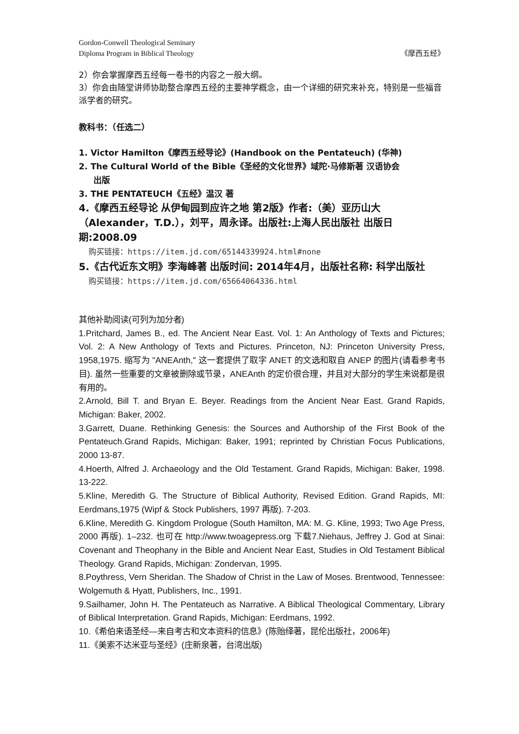Gordon-Conwell Theological Seminary
Diploma Program in Biblical Theology 《摩西五经》
2）你会掌握摩西五经每一卷书的内容之一般大纲。
3）你会由随堂讲师协助整合摩西五经的主要神学概念，由一个详细的研究来补充，特别是一些福音派学者的研究。
教科书：（任选二）
1. Victor Hamilton《摩西五经导论》(Handbook on the Pentateuch) (华神)
2. The Cultural World of the Bible《圣经的文化世界》域陀·马修斯著 汉语协会
出版
3. THE PENTATEUCH《五经》温汉 著
4.《摩西五经导论 从伊甸园到应许之地 第2版》作者:（美）亚历山大（Alexander，T.D.），刘平，周永译。出版社:上海人民出版社 出版日期:2008.09
购买链接：https://item.jd.com/65144339924.html#none
5.《古代近东文明》李海峰著 出版时间: 2014年4月，出版社名称: 科学出版社
购买链接：https://item.jd.com/65664064336.html
其他补助阅读(可列为加分者)
1.Pritchard, James B., ed. The Ancient Near East. Vol. 1: An Anthology of Texts and Pictures; Vol. 2: A New Anthology of Texts and Pictures. Princeton, NJ: Princeton University Press, 1958,1975. 缩写为 "ANEAnth," 这一套提供了取字 ANET 的文选和取自 ANEP 的图片(请看参考书目). 虽然一些重要的文章被删除或节录，ANEAnth 的定价很合理，并且对大部分的学生来说都是很有用的。
2.Arnold, Bill T. and Bryan E. Beyer. Readings from the Ancient Near East. Grand Rapids, Michigan: Baker, 2002.
3.Garrett, Duane. Rethinking Genesis: the Sources and Authorship of the First Book of the Pentateuch.Grand Rapids, Michigan: Baker, 1991; reprinted by Christian Focus Publications, 2000 13-87.
4.Hoerth, Alfred J. Archaeology and the Old Testament. Grand Rapids, Michigan: Baker, 1998. 13-222.
5.Kline, Meredith G. The Structure of Biblical Authority, Revised Edition. Grand Rapids, MI: Eerdmans,1975 (Wipf & Stock Publishers, 1997 再版). 7-203.
6.Kline, Meredith G. Kingdom Prologue (South Hamilton, MA: M. G. Kline, 1993; Two Age Press, 2000 再版). 1–232. 也可在 http://www.twoagepress.org 下载7.Niehaus, Jeffrey J. God at Sinai: Covenant and Theophany in the Bible and Ancient Near East, Studies in Old Testament Biblical Theology. Grand Rapids, Michigan: Zondervan, 1995.
8.Poythress, Vern Sheridan. The Shadow of Christ in the Law of Moses. Brentwood, Tennessee: Wolgemuth & Hyatt, Publishers, Inc., 1991.
9.Sailhamer, John H. The Pentateuch as Narrative. A Biblical Theological Commentary, Library of Biblical Interpretation. Grand Rapids, Michigan: Eerdmans, 1992.
10.《希伯来语圣经—来自考古和文本资料的信息》(陈贻绎著，昆伦出版社，2006年)
11.《美索不达米亚与圣经》(庄新泉著，台湾出版)